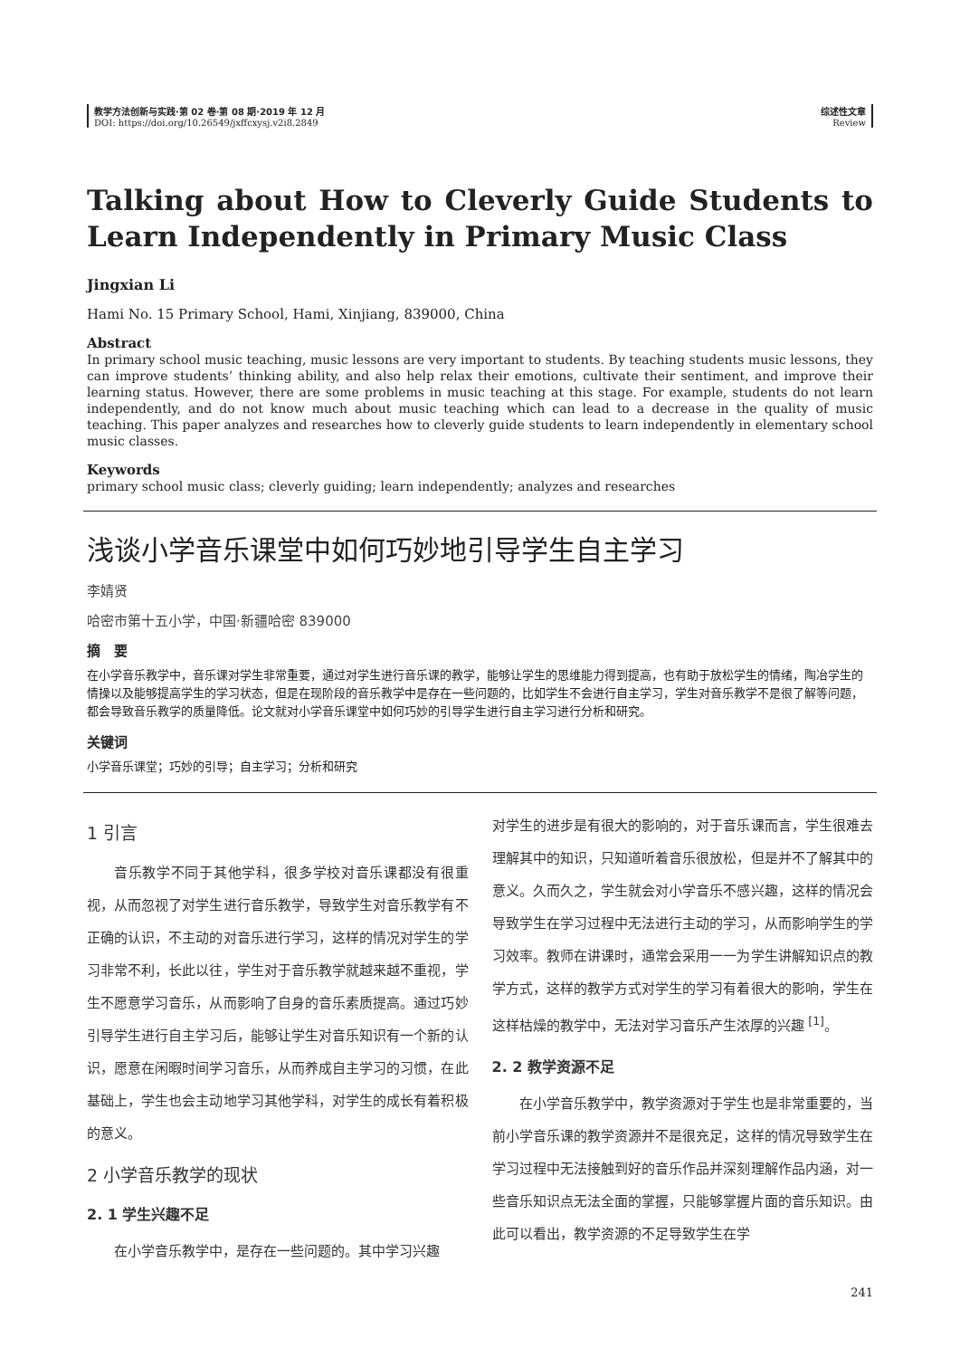教学方法创新与实践·第 02 卷·第 08 期·2019 年 12 月
DOI: https://doi.org/10.26549/jxffcxysj.v2i8.2849
综述性文章
Review
Talking about How to Cleverly Guide Students to Learn Independently in Primary Music Class
Jingxian Li
Hami No. 15 Primary School, Hami, Xinjiang, 839000, China
Abstract
In primary school music teaching, music lessons are very important to students. By teaching students music lessons, they can improve students’ thinking ability, and also help relax their emotions, cultivate their sentiment, and improve their learning status. However, there are some problems in music teaching at this stage. For example, students do not learn independently, and do not know much about music teaching which can lead to a decrease in the quality of music teaching. This paper analyzes and researches how to cleverly guide students to learn independently in elementary school music classes.
Keywords
primary school music class; cleverly guiding; learn independently; analyzes and researches
浅谈小学音乐课堂中如何巧妙地引导学生自主学习
李婧贤
哈密市第十五小学，中国·新疆哈密 839000
摘　要
在小学音乐教学中，音乐课对学生非常重要，通过对学生进行音乐课的教学，能够让学生的思维能力得到提高，也有助于放松学生的情绪，陶冶学生的情操以及能够提高学生的学习状态，但是在现阶段的音乐教学中是存在一些问题的，比如学生不会进行自主学习，学生对音乐教学不是很了解等问题，都会导致音乐教学的质量降低。论文就对小学音乐课堂中如何巧妙的引导学生进行自主学习进行分析和研究。
关键词
小学音乐课堂；巧妙的引导；自主学习；分析和研究
1 引言
音乐教学不同于其他学科，很多学校对音乐课都没有很重视，从而忽视了对学生进行音乐教学，导致学生对音乐教学有不正确的认识，不主动的对音乐进行学习，这样的情况对学生的学习非常不利，长此以往，学生对于音乐教学就越来越不重视，学生不愿意学习音乐，从而影响了自身的音乐素质提高。通过巧妙引导学生进行自主学习后，能够让学生对音乐知识有一个新的认识，愿意在闲暇时间学习音乐，从而养成自主学习的习惯，在此基础上，学生也会主动地学习其他学科，对学生的成长有着积极的意义。
2 小学音乐教学的现状
2. 1 学生兴趣不足
在小学音乐教学中，是存在一些问题的。其中学习兴趣
对学生的进步是有很大的影响的，对于音乐课而言，学生很难去理解其中的知识，只知道听着音乐很放松，但是并不了解其中的意义。久而久之，学生就会对小学音乐不感兴趣，这样的情况会导致学生在学习过程中无法进行主动的学习，从而影响学生的学习效率。教师在讲课时，通常会采用一一为学生讲解知识点的教学方式，这样的教学方式对学生的学习有着很大的影响，学生在这样枯燥的教学中，无法对学习音乐产生浓厚的兴趣 <sup>[1]</sup>。
2. 2 教学资源不足
在小学音乐教学中，教学资源对于学生也是非常重要的，当前小学音乐课的教学资源并不是很充足，这样的情况导致学生在学习过程中无法接触到好的音乐作品并深刻理解作品内涵，对一些音乐知识点无法全面的掌握，只能够掌握片面的音乐知识。由此可以看出，教学资源的不足导致学生在学
241